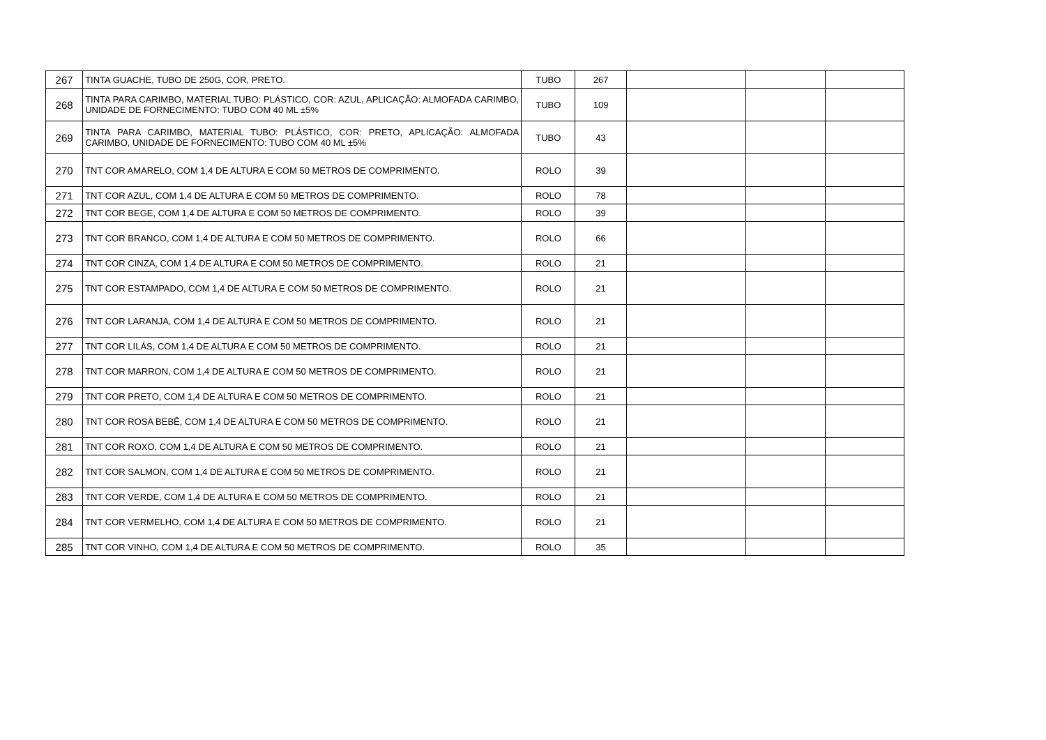| 267 | TINTA GUACHE, TUBO DE 250G, COR, PRETO. | TUBO | 267 | | | |
| 268 | TINTA PARA CARIMBO, MATERIAL TUBO: PLÁSTICO, COR: AZUL, APLICAÇÃO: ALMOFADA CARIMBO, UNIDADE DE FORNECIMENTO: TUBO COM 40 ML ±5% | TUBO | 109 | | | |
| 269 | TINTA PARA CARIMBO, MATERIAL TUBO: PLÁSTICO, COR: PRETO, APLICAÇÃO: ALMOFADA CARIMBO, UNIDADE DE FORNECIMENTO: TUBO COM 40 ML ±5% | TUBO | 43 | | | |
| 270 | TNT COR AMARELO, COM 1,4 DE ALTURA E COM 50 METROS DE COMPRIMENTO. | ROLO | 39 | | | |
| 271 | TNT COR AZUL, COM 1,4 DE ALTURA E COM 50 METROS DE COMPRIMENTO. | ROLO | 78 | | | |
| 272 | TNT COR BEGE, COM 1,4 DE ALTURA E COM 50 METROS DE COMPRIMENTO. | ROLO | 39 | | | |
| 273 | TNT COR BRANCO, COM 1,4 DE ALTURA E COM 50 METROS DE COMPRIMENTO. | ROLO | 66 | | | |
| 274 | TNT COR CINZA, COM 1,4 DE ALTURA E COM 50 METROS DE COMPRIMENTO. | ROLO | 21 | | | |
| 275 | TNT COR ESTAMPADO, COM 1,4 DE ALTURA E COM 50 METROS DE COMPRIMENTO. | ROLO | 21 | | | |
| 276 | TNT COR LARANJA, COM 1,4 DE ALTURA E COM 50 METROS DE COMPRIMENTO. | ROLO | 21 | | | |
| 277 | TNT COR LILÁS, COM 1,4 DE ALTURA E COM 50 METROS DE COMPRIMENTO. | ROLO | 21 | | | |
| 278 | TNT COR MARRON, COM 1,4 DE ALTURA E COM 50 METROS DE COMPRIMENTO. | ROLO | 21 | | | |
| 279 | TNT COR PRETO, COM 1,4 DE ALTURA E COM 50 METROS DE COMPRIMENTO. | ROLO | 21 | | | |
| 280 | TNT COR ROSA BEBÊ, COM 1,4 DE ALTURA E COM 50 METROS DE COMPRIMENTO. | ROLO | 21 | | | |
| 281 | TNT COR ROXO, COM 1,4 DE ALTURA E COM 50 METROS DE COMPRIMENTO. | ROLO | 21 | | | |
| 282 | TNT COR SALMON, COM 1,4 DE ALTURA E COM 50 METROS DE COMPRIMENTO. | ROLO | 21 | | | |
| 283 | TNT COR VERDE, COM 1,4 DE ALTURA E COM 50 METROS DE COMPRIMENTO. | ROLO | 21 | | | |
| 284 | TNT COR VERMELHO, COM 1,4 DE ALTURA E COM 50 METROS DE COMPRIMENTO. | ROLO | 21 | | | |
| 285 | TNT COR VINHO, COM 1,4 DE ALTURA E COM 50 METROS DE COMPRIMENTO. | ROLO | 35 | | | |